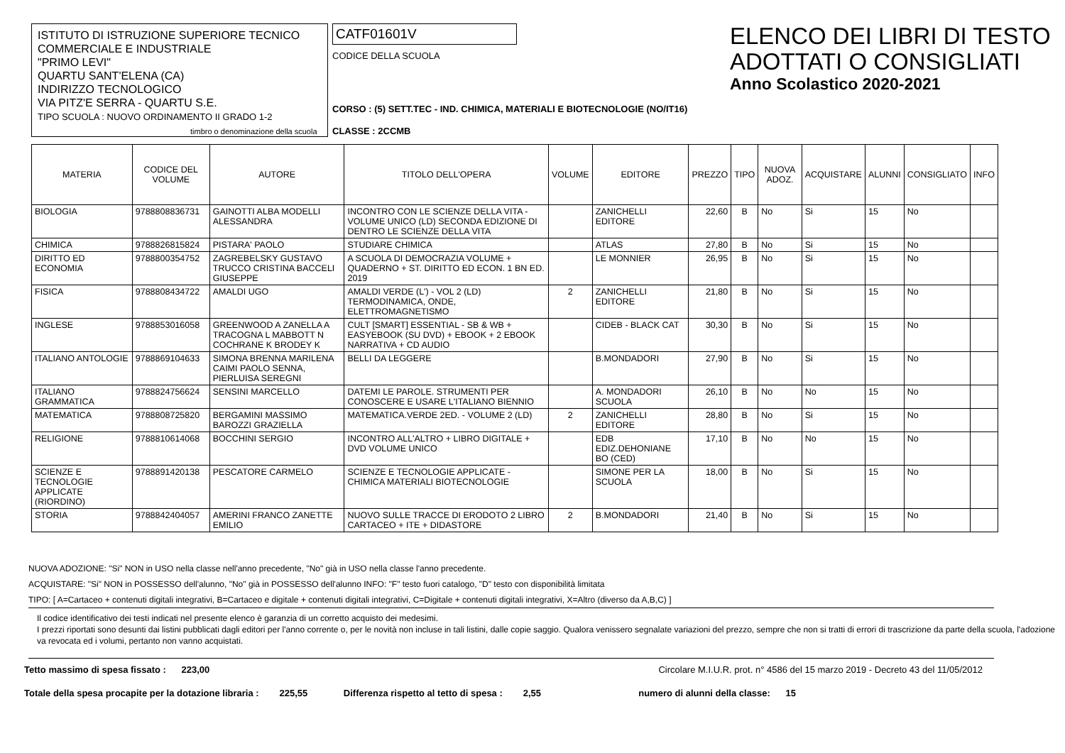ISTITUTO DI ISTRUZIONE SUPERIORE TECNICO
COMMERCIALE E INDUSTRIALE
"PRIMO LEVI"
QUARTU SANT'ELENA (CA)
INDIRIZZO TECNOLOGICO
VIA PITZ'E SERRA - QUARTU S.E.
TIPO SCUOLA : NUOVO ORDINAMENTO II GRADO 1-2
timbro o denominazione della scuola
CATF01601V
CODICE DELLA SCUOLA
CORSO : (5) SETT.TEC - IND. CHIMICA, MATERIALI E BIOTECNOLOGIE (NO/IT16)
CLASSE : 2CCMB
ELENCO DEI LIBRI DI TESTO
ADOTTATI O CONSIGLIATI
Anno Scolastico 2020-2021
| MATERIA | CODICE DEL VOLUME | AUTORE | TITOLO DELL'OPERA | VOLUME | EDITORE | PREZZO | TIPO | NUOVA ADOZ. | ACQUISTARE | ALUNNI | CONSIGLIATO | INFO |
| --- | --- | --- | --- | --- | --- | --- | --- | --- | --- | --- | --- | --- |
| BIOLOGIA | 9788808836731 | GAINOTTI ALBA MODELLI ALESSANDRA | INCONTRO CON LE SCIENZE DELLA VITA - VOLUME UNICO (LD) SECONDA EDIZIONE DI DENTRO LE SCIENZE DELLA VITA | | ZANICHELLI EDITORE | 22,60 | B | No | Si | 15 | No | |
| CHIMICA | 9788826815824 | PISTARA' PAOLO | STUDIARE CHIMICA | | ATLAS | 27,80 | B | No | Si | 15 | No | |
| DIRITTO ED ECONOMIA | 9788800354752 | ZAGREBELSKY GUSTAVO TRUCCO CRISTINA BACCELI GIUSEPPE | A SCUOLA DI DEMOCRAZIA VOLUME + QUADERNO + ST. DIRITTO ED ECON. 1 BN ED. 2019 | | LE MONNIER | 26,95 | B | No | Si | 15 | No | |
| FISICA | 9788808434722 | AMALDI UGO | AMALDI VERDE (L') - VOL 2 (LD) TERMODINAMICA, ONDE, ELETTROMAGNETISMO | 2 | ZANICHELLI EDITORE | 21,80 | B | No | Si | 15 | No | |
| INGLESE | 9788853016058 | GREENWOOD A ZANELLA A TRACOGNA L MABBOTT N COCHRANE K BRODEY K | CULT [SMART] ESSENTIAL - SB & WB + EASYEBOOK (SU DVD) + EBOOK + 2 EBOOK NARRATIVA + CD AUDIO | | CIDEB - BLACK CAT | 30,30 | B | No | Si | 15 | No | |
| ITALIANO ANTOLOGIE | 9788869104633 | SIMONA BRENNA MARILENA CAIMI PAOLO SENNA, PIERLUISA SEREGNI | BELLI DA LEGGERE | | B.MONDADORI | 27,90 | B | No | Si | 15 | No | |
| ITALIANO GRAMMATICA | 9788824756624 | SENSINI MARCELLO | DATEMI LE PAROLE. STRUMENTI PER CONOSCERE E USARE L'ITALIANO BIENNIO | | A. MONDADORI SCUOLA | 26,10 | B | No | No | 15 | No | |
| MATEMATICA | 9788808725820 | BERGAMINI MASSIMO BAROZZI GRAZIELLA | MATEMATICA.VERDE 2ED. - VOLUME 2 (LD) | 2 | ZANICHELLI EDITORE | 28,80 | B | No | Si | 15 | No | |
| RELIGIONE | 9788810614068 | BOCCHINI SERGIO | INCONTRO ALL'ALTRO + LIBRO DIGITALE + DVD VOLUME UNICO | | EDB EDIZ.DEHONIANE BO (CED) | 17,10 | B | No | No | 15 | No | |
| SCIENZE E TECNOLOGIE APPLICATE (RIORDINO) | 9788891420138 | PESCATORE CARMELO | SCIENZE E TECNOLOGIE APPLICATE - CHIMICA MATERIALI BIOTECNOLOGIE | | SIMONE PER LA SCUOLA | 18,00 | B | No | Si | 15 | No | |
| STORIA | 9788842404057 | AMERINI FRANCO ZANETTE EMILIO | NUOVO SULLE TRACCE DI ERODOTO 2 LIBRO CARTACEO + ITE + DIDASTORE | 2 | B.MONDADORI | 21,40 | B | No | Si | 15 | No | |
NUOVA ADOZIONE: "Si" NON in USO nella classe nell'anno precedente, "No" già in USO nella classe l'anno precedente.
ACQUISTARE: "Si" NON in POSSESSO dell'alunno, "No" già in POSSESSO dell'alunno INFO: "F" testo fuori catalogo, "D" testo con disponibilità limitata
TIPO: [ A=Cartaceo + contenuti digitali integrativi, B=Cartaceo e digitale + contenuti digitali integrativi, C=Digitale + contenuti digitali integrativi, X=Altro (diverso da A,B,C) ]
Il codice identificativo dei testi indicati nel presente elenco è garanzia di un corretto acquisto dei medesimi.
I prezzi riportati sono desunti dai listini pubblicati dagli editori per l'anno corrente o, per le novità non incluse in tali listini, dalle copie saggio. Qualora venissero segnalate variazioni del prezzo, sempre che non si tratti di errori di trascrizione da parte della scuola, l'adozione va revocata ed i volumi, pertanto non vanno acquistati.
Tetto massimo di spesa fissato : 223,00 Circolare M.I.U.R. prot. n° 4586 del 15 marzo 2019 - Decreto 43 del 11/05/2012
Totale della spesa procapite per la dotazione libraria : 225,55 Differenza rispetto al tetto di spesa : 2,55 numero di alunni della classe: 15